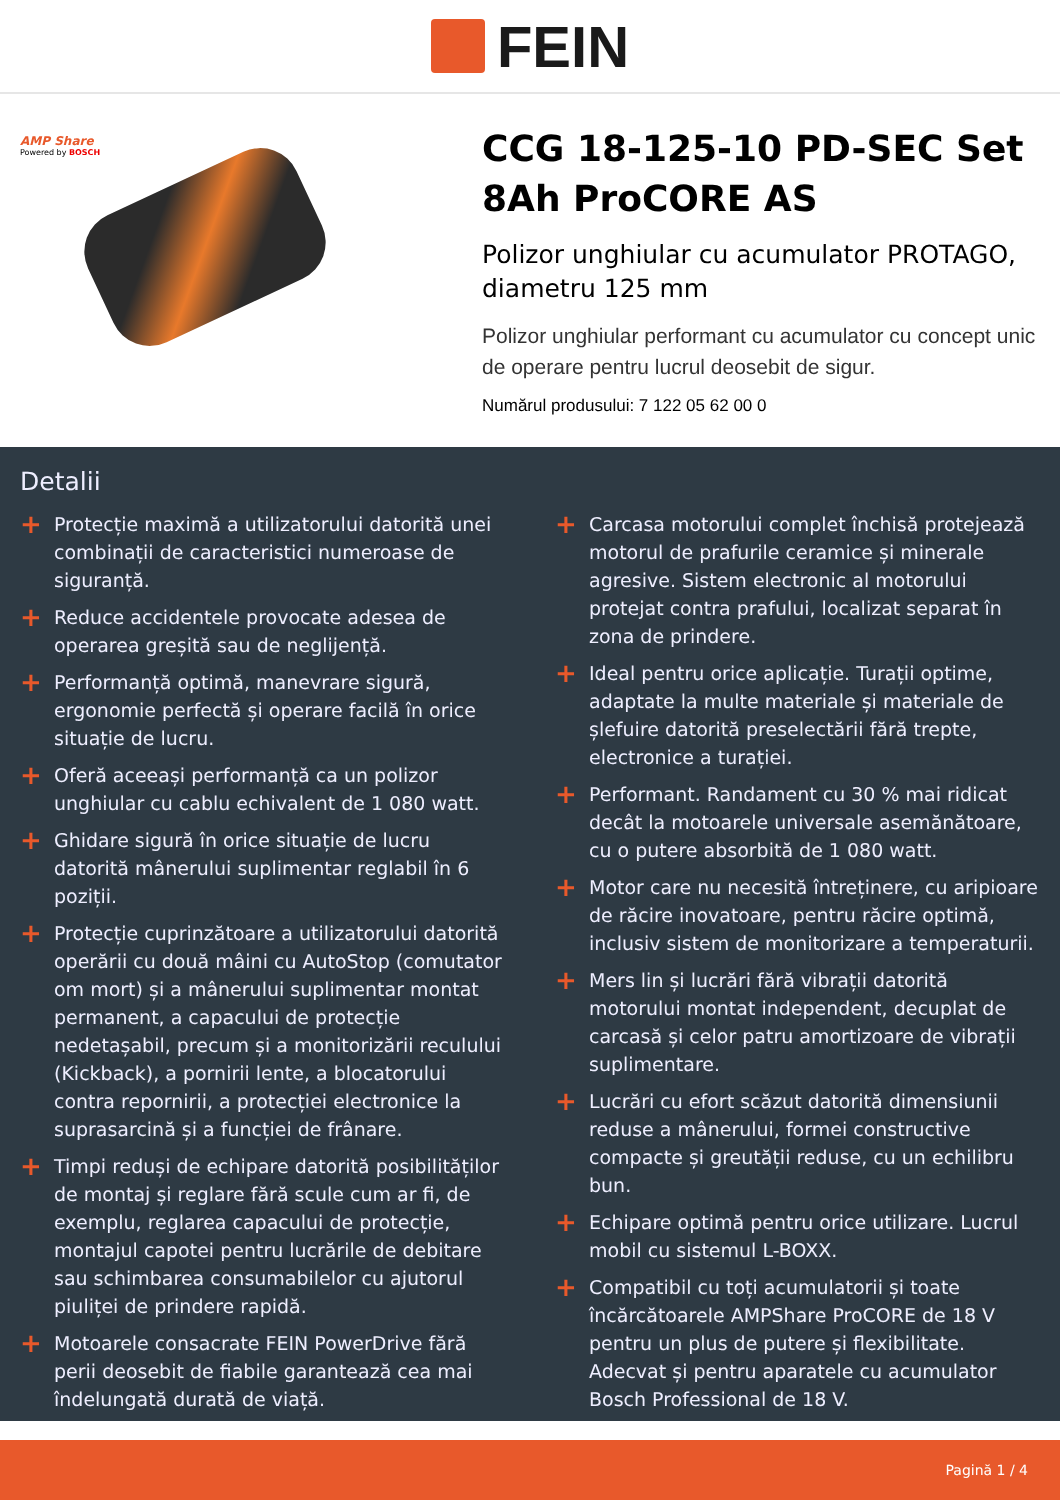FEIN
AMP Share
Powered by BOSCH
CCG 18-125-10 PD-SEC Set 8Ah ProCORE AS
Polizor unghiular cu acumulator PROTAGO, diametru 125 mm
Polizor unghiular performant cu acumulator cu concept unic de operare pentru lucrul deosebit de sigur.
Numărul produsului: 7 122 05 62 00 0
Detalii
+ Protecție maximă a utilizatorului datorită unei combinații de caracteristici numeroase de siguranță.
+ Reduce accidentele provocate adesea de operarea greșită sau de neglijență.
+ Performanță optimă, manevrare sigură, ergonomie perfectă și operare facilă în orice situație de lucru.
+ Oferă aceeași performanță ca un polizor unghiular cu cablu echivalent de 1 080 watt.
+ Ghidare sigură în orice situație de lucru datorită mânerului suplimentar reglabil în 6 poziții.
+ Protecție cuprinzătoare a utilizatorului datorită operării cu două mâini cu AutoStop (comutator om mort) și a mânerului suplimentar montat permanent, a capacului de protecție nedetașabil, precum și a monitorizării reculului (Kickback), a pornirii lente, a blocatorului contra repornirii, a protecției electronice la suprasarcină și a funcției de frânare.
+ Timpi reduși de echipare datorită posibilităților de montaj și reglare fără scule cum ar fi, de exemplu, reglarea capacului de protecție, montajul capotei pentru lucrările de debitare sau schimbarea consumabilelor cu ajutorul piuliței de prindere rapidă.
+ Motoarele consacrate FEIN PowerDrive fără perii deosebit de fiabile garantează cea mai îndelungată durată de viață.
+ Carcasa motorului complet închisă protejează motorul de prafurile ceramice și minerale agresive. Sistem electronic al motorului protejat contra prafului, localizat separat în zona de prindere.
+ Ideal pentru orice aplicație. Turații optime, adaptate la multe materiale și materiale de șlefuire datorită preselectării fără trepte, electronice a turației.
+ Performant. Randament cu 30 % mai ridicat decât la motoarele universale asemănătoare, cu o putere absorbită de 1 080 watt.
+ Motor care nu necesită întreținere, cu aripioare de răcire inovatoare, pentru răcire optimă, inclusiv sistem de monitorizare a temperaturii.
+ Mers lin și lucrări fără vibrații datorită motorului montat independent, decuplat de carcasă și celor patru amortizoare de vibrații suplimentare.
+ Lucrări cu efort scăzut datorită dimensiunii reduse a mânerului, formei constructive compacte și greutății reduse, cu un echilibru bun.
+ Echipare optimă pentru orice utilizare. Lucrul mobil cu sistemul L-BOXX.
+ Compatibil cu toți acumulatorii și toate încărcătoarele AMPShare ProCORE de 18 V pentru un plus de putere și flexibilitate. Adecvat și pentru aparatele cu acumulator Bosch Professional de 18 V.
Pagină 1 / 4